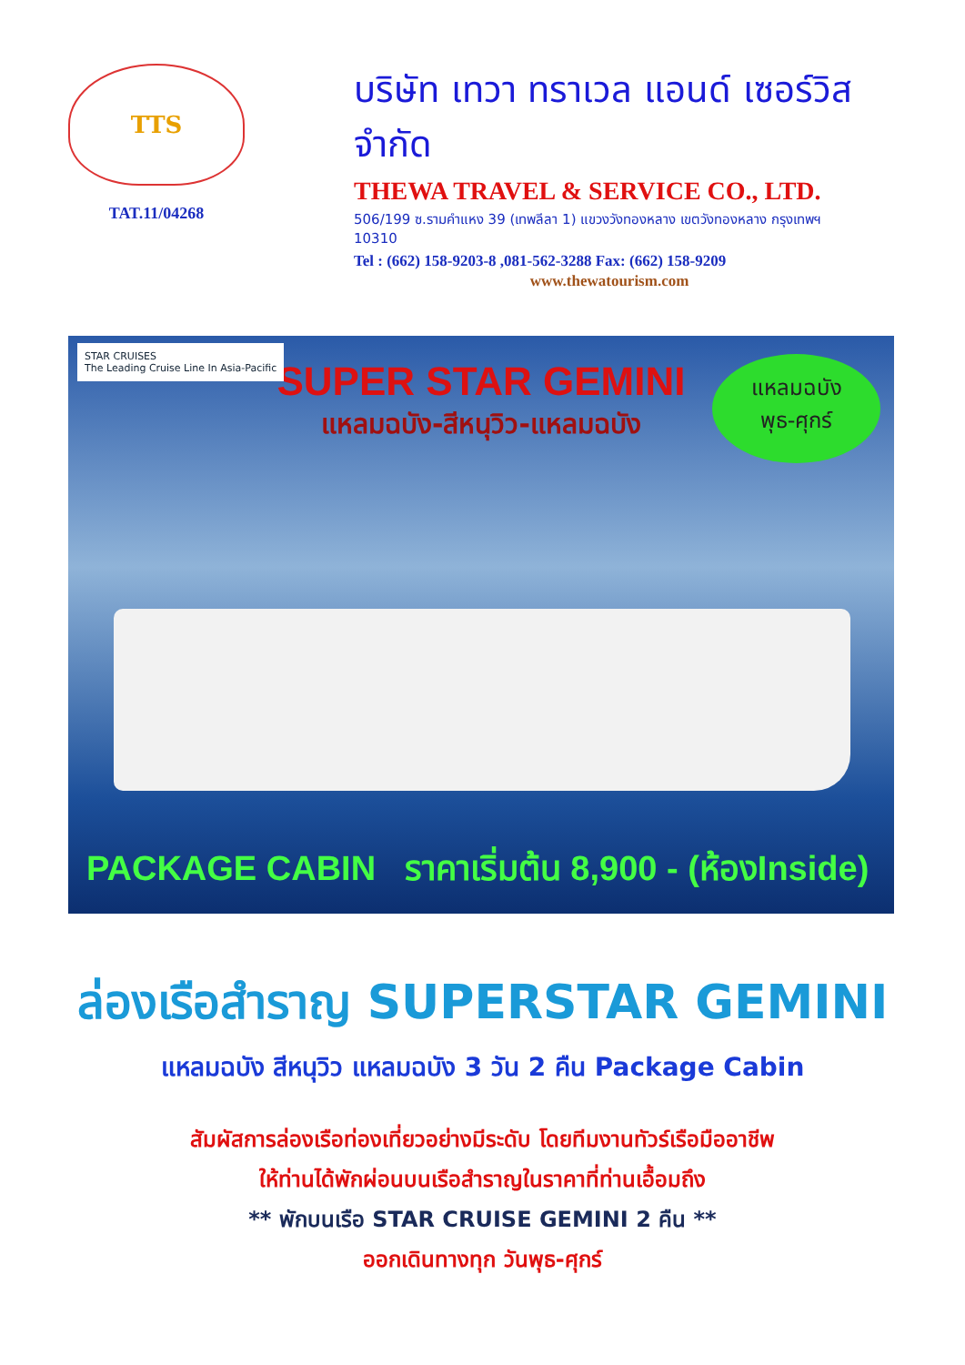TTS
TAT.11/04268
บริษัท เทวา ทราเวล แอนด์ เซอร์วิส จำกัด
THEWA TRAVEL & SERVICE CO., LTD.
506/199 ซ.รามคำแหง 39 (เทพลีลา 1) แขวงวังทองหลาง เขตวังทองหลาง กรุงเทพฯ 10310
Tel : (662) 158-9203-8 ,081-562-3288 Fax: (662) 158-9209
www.thewatourism.com
STAR CRUISES
The Leading Cruise Line In Asia-Pacific
SUPER STAR GEMINI
แหลมฉบัง-สีหนุวิว-แหลมฉบัง
แหลมฉบัง
พุธ-ศุกร์
PACKAGE CABIN ราคาเริ่มต้น 8,900 - (ห้องInside)
ล่องเรือสำราญ SUPERSTAR GEMINI
แหลมฉบัง สีหนุวิว แหลมฉบัง 3 วัน 2 คืน Package Cabin
สัมผัสการล่องเรือท่องเที่ยวอย่างมีระดับ โดยทีมงานทัวร์เรือมืออาชีพ
ให้ท่านได้พักผ่อนบนเรือสำราญในราคาที่ท่านเอื้อมถึง
** พักบนเรือ STAR CRUISE GEMINI 2 คืน **
ออกเดินทางทุก วันพุธ-ศุกร์